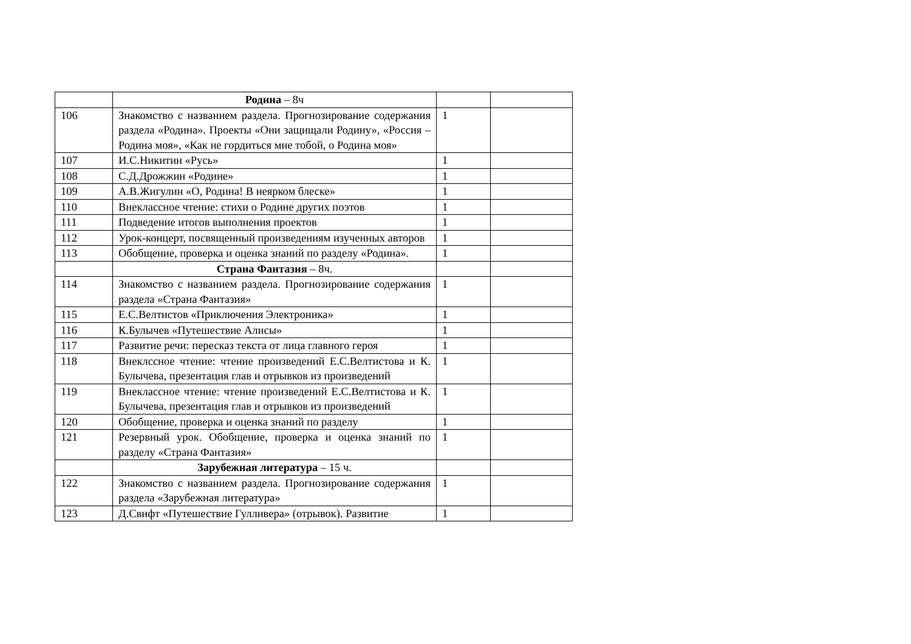| | Родина – 8ч | | |
| 106 | Знакомство с названием раздела. Прогнозирование содержания раздела «Родина». Проекты «Они защищали Родину», «Россия – Родина моя», «Как не гордиться мне тобой, о Родина моя» | 1 | |
| 107 | И.С.Никитин «Русь» | 1 | |
| 108 | С.Д.Дрожжин «Родине» | 1 | |
| 109 | А.В.Жигулин «О, Родина! В неярком блеске» | 1 | |
| 110 | Внеклассное чтение: стихи о Родине других поэтов | 1 | |
| 111 | Подведение итогов выполнения проектов | 1 | |
| 112 | Урок-концерт, посвященный произведениям изученных авторов | 1 | |
| 113 | Обобщение, проверка и оценка знаний по разделу «Родина». | 1 | |
| | Страна Фантазия – 8ч. | | |
| 114 | Знакомство с названием раздела. Прогнозирование содержания раздела «Страна Фантазия» | 1 | |
| 115 | Е.С.Велтистов «Приключения Электроника» | 1 | |
| 116 | К.Булычев «Путешествие Алисы» | 1 | |
| 117 | Развитие речи: пересказ текста от лица главного героя | 1 | |
| 118 | Внеклссное чтение: чтение произведений Е.С.Велтистова и К. Булычева, презентация глав и отрывков из произведений | 1 | |
| 119 | Внеклассное чтение: чтение произведений Е.С.Велтистова и К. Булычева, презентация глав и отрывков из произведений | 1 | |
| 120 | Обобщение, проверка и оценка знаний по разделу | 1 | |
| 121 | Резервный урок. Обобщение, проверка и оценка знаний по разделу «Страна Фантазия» | 1 | |
| | Зарубежная литература – 15 ч. | | |
| 122 | Знакомство с названием раздела. Прогнозирование содержания раздела «Зарубежная литература» | 1 | |
| 123 | Д.Свифт «Путешествие Гулливера» (отрывок). Развитие | 1 | |